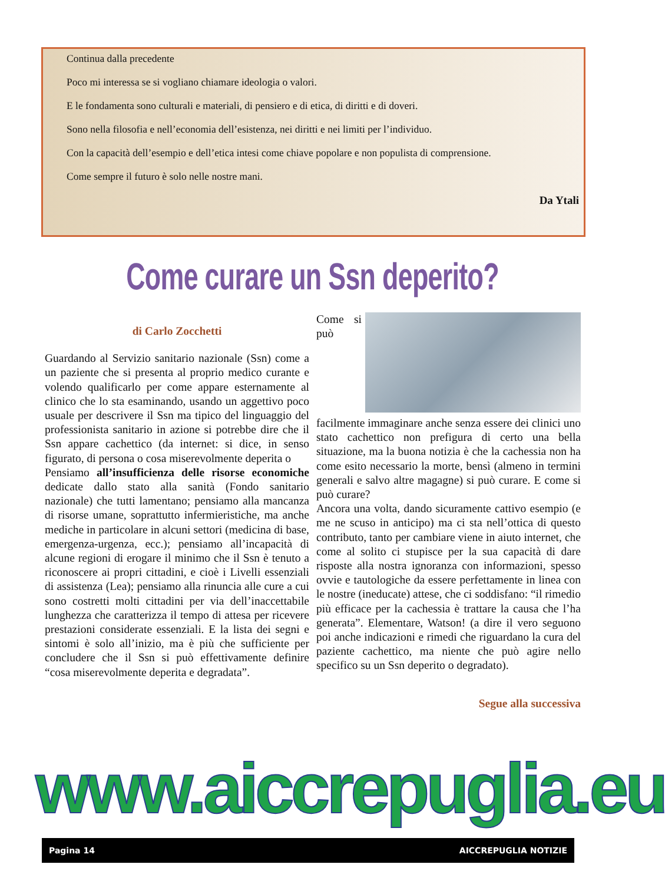Continua dalla precedente
Poco mi interessa se si vogliano chiamare ideologia o valori.
E le fondamenta sono culturali e materiali, di pensiero e di etica, di diritti e di doveri.
Sono nella filosofia e nell’economia dell’esistenza, nei diritti e nei limiti per l’individuo.
Con la capacità dell’esempio e dell’etica intesi come chiave popolare e non populista di comprensione.
Come sempre il futuro è solo nelle nostre mani.
Da Ytali
Come curare un Ssn deperito?
di Carlo Zocchetti
Guardando al Servizio sanitario nazionale (Ssn) come a un paziente che si presenta al proprio medico curante e volendo qualificarlo per come appare esternamente al clinico che lo sta esaminando, usando un aggettivo poco usuale per descrivere il Ssn ma tipico del linguaggio del professionista sanitario in azione si potrebbe dire che il Ssn appare cachettico (da internet: si dice, in senso figurato, di persona o cosa miserevolmente deperita o
Pensiamo all’insufficienza delle risorse economiche dedicate dallo stato alla sanità (Fondo sanitario nazionale) che tutti lamentano; pensiamo alla mancanza di risorse umane, soprattutto infermieristiche, ma anche mediche in particolare in alcuni settori (medicina di base, emergenza-urgenza, ecc.); pensiamo all’incapacità di alcune regioni di erogare il minimo che il Ssn è tenuto a riconoscere ai propri cittadini, e cioè i Livelli essenziali di assistenza (Lea); pensiamo alla rinuncia alle cure a cui sono costretti molti cittadini per via dell’inaccettabile lunghezza che caratterizza il tempo di attesa per ricevere prestazioni considerate essenziali. E la lista dei segni e sintomi è solo all’inizio, ma è più che sufficiente per concludere che il Ssn si può effettivamente definire “cosa miserevolmente deperita e degradata”.
Come si può facilmente immaginare anche senza essere dei clinici uno stato cachettico non prefigura di certo una bella situazione, ma la buona notizia è che la cachessia non ha come esito necessario la morte, bensì (almeno in termini generali e salvo altre magagne) si può curare. E come si può curare?
Ancora una volta, dando sicuramente cattivo esempio (e me ne scuso in anticipo) ma ci sta nell’ottica di questo contributo, tanto per cambiare viene in aiuto internet, che come al solito ci stupisce per la sua capacità di dare risposte alla nostra ignoranza con informazioni, spesso ovvie e tautologiche da essere perfettamente in linea con le nostre (ineducate) attese, che ci soddisfano: “il rimedio più efficace per la cachessia è trattare la causa che l’ha generata”. Elementare, Watson! (a dire il vero seguono poi anche indicazioni e rimedi che riguardano la cura del paziente cachettico, ma niente che può agire nello specifico su un Ssn deperito o degradato).
Segue alla successiva
www.aiccrepuglia.eu
Pagina 14 AICCREPUGLIA NOTIZIE